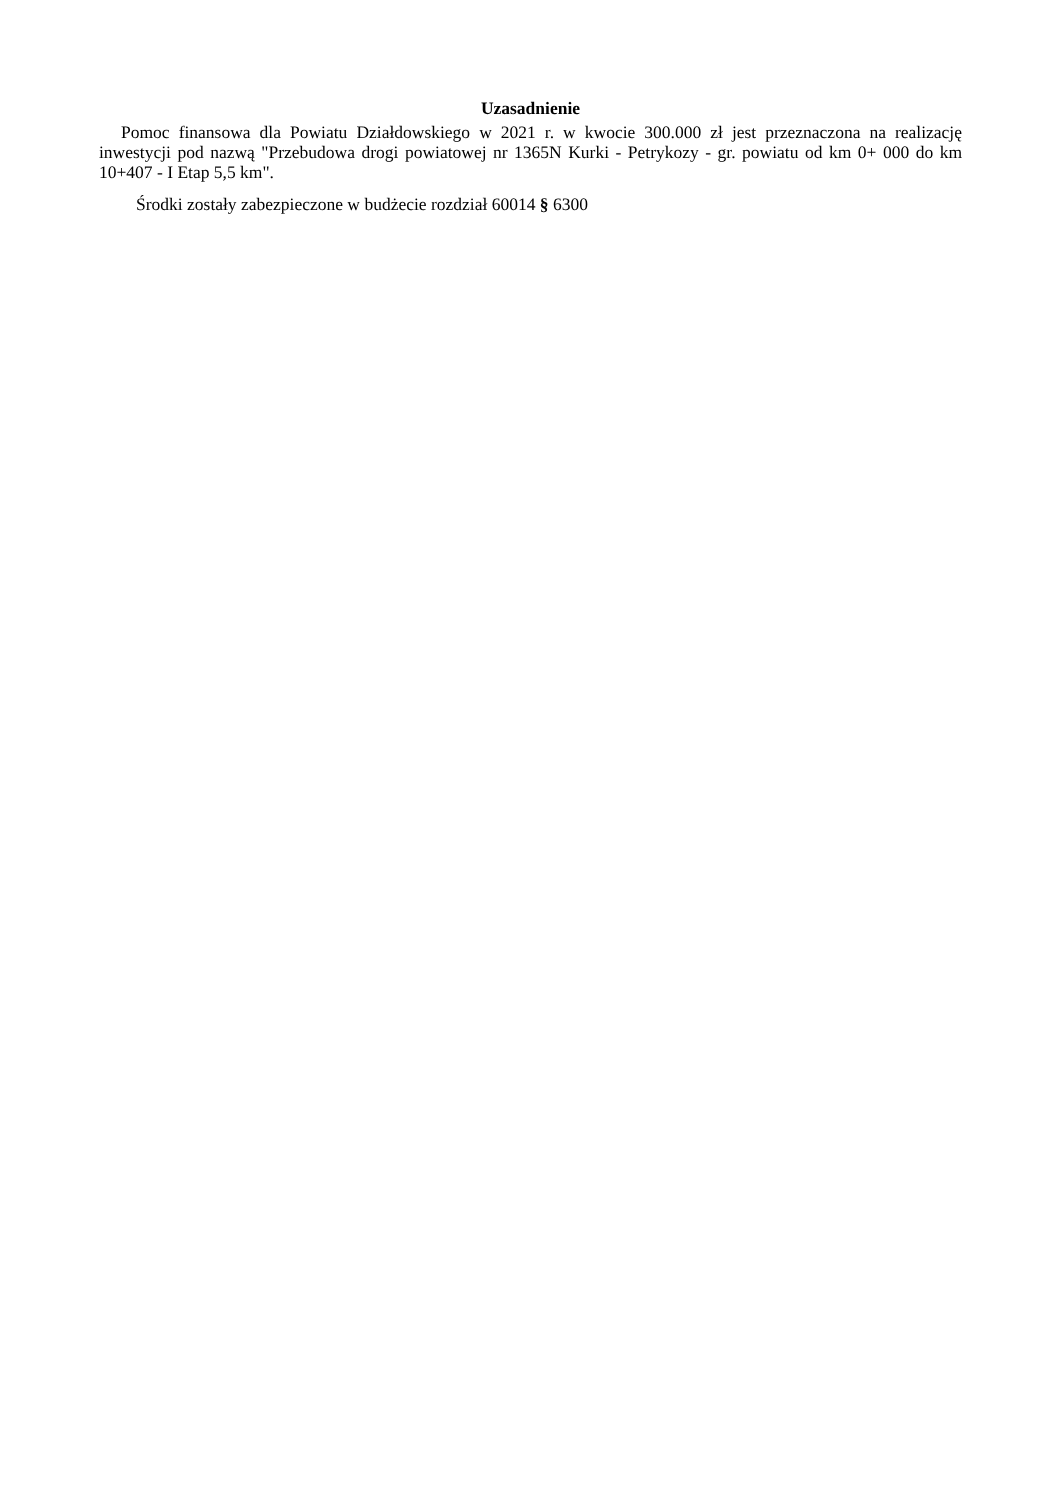Uzasadnienie
Pomoc finansowa dla Powiatu Działdowskiego w 2021 r. w kwocie 300.000 zł jest przeznaczona na realizację inwestycji pod nazwą "Przebudowa drogi powiatowej nr 1365N Kurki - Petrykozy - gr. powiatu od km 0+ 000 do km 10+407 - I Etap 5,5 km".
Środki zostały zabezpieczone w budżecie rozdział 60014 § 6300